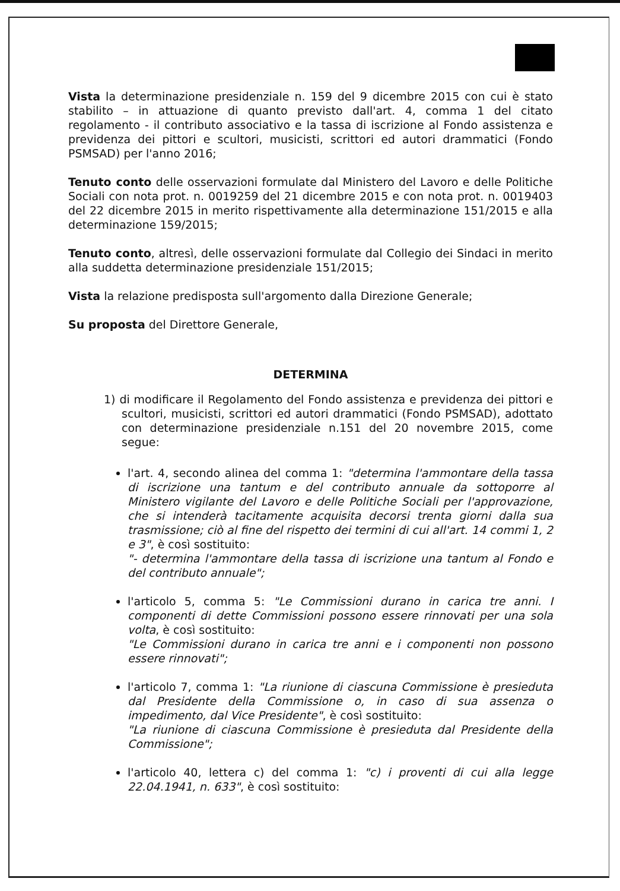Vista la determinazione presidenziale n. 159 del 9 dicembre 2015 con cui è stato stabilito – in attuazione di quanto previsto dall'art. 4, comma 1 del citato regolamento - il contributo associativo e la tassa di iscrizione al Fondo assistenza e previdenza dei pittori e scultori, musicisti, scrittori ed autori drammatici (Fondo PSMSAD) per l'anno 2016;
Tenuto conto delle osservazioni formulate dal Ministero del Lavoro e delle Politiche Sociali con nota prot. n. 0019259 del 21 dicembre 2015 e con nota prot. n. 0019403 del 22 dicembre 2015 in merito rispettivamente alla determinazione 151/2015 e alla determinazione 159/2015;
Tenuto conto, altresì, delle osservazioni formulate dal Collegio dei Sindaci in merito alla suddetta determinazione presidenziale 151/2015;
Vista la relazione predisposta sull'argomento dalla Direzione Generale;
Su proposta del Direttore Generale,
DETERMINA
1) di modificare il Regolamento del Fondo assistenza e previdenza dei pittori e scultori, musicisti, scrittori ed autori drammatici (Fondo PSMSAD), adottato con determinazione presidenziale n.151 del 20 novembre 2015, come segue:
l'art. 4, secondo alinea del comma 1: "determina l'ammontare della tassa di iscrizione una tantum e del contributo annuale da sottoporre al Ministero vigilante del Lavoro e delle Politiche Sociali per l'approvazione, che si intenderà tacitamente acquisita decorsi trenta giorni dalla sua trasmissione; ciò al fine del rispetto dei termini di cui all'art. 14 commi 1, 2 e 3", è così sostituito:
"- determina l'ammontare della tassa di iscrizione una tantum al Fondo e del contributo annuale";
l'articolo 5, comma 5: "Le Commissioni durano in carica tre anni. I componenti di dette Commissioni possono essere rinnovati per una sola volta, è così sostituito:
"Le Commissioni durano in carica tre anni e i componenti non possono essere rinnovati";
l'articolo 7, comma 1: "La riunione di ciascuna Commissione è presieduta dal Presidente della Commissione o, in caso di sua assenza o impedimento, dal Vice Presidente", è così sostituito:
"La riunione di ciascuna Commissione è presieduta dal Presidente della Commissione";
l'articolo 40, lettera c) del comma 1: "c) i proventi di cui alla legge 22.04.1941, n. 633", è così sostituito: